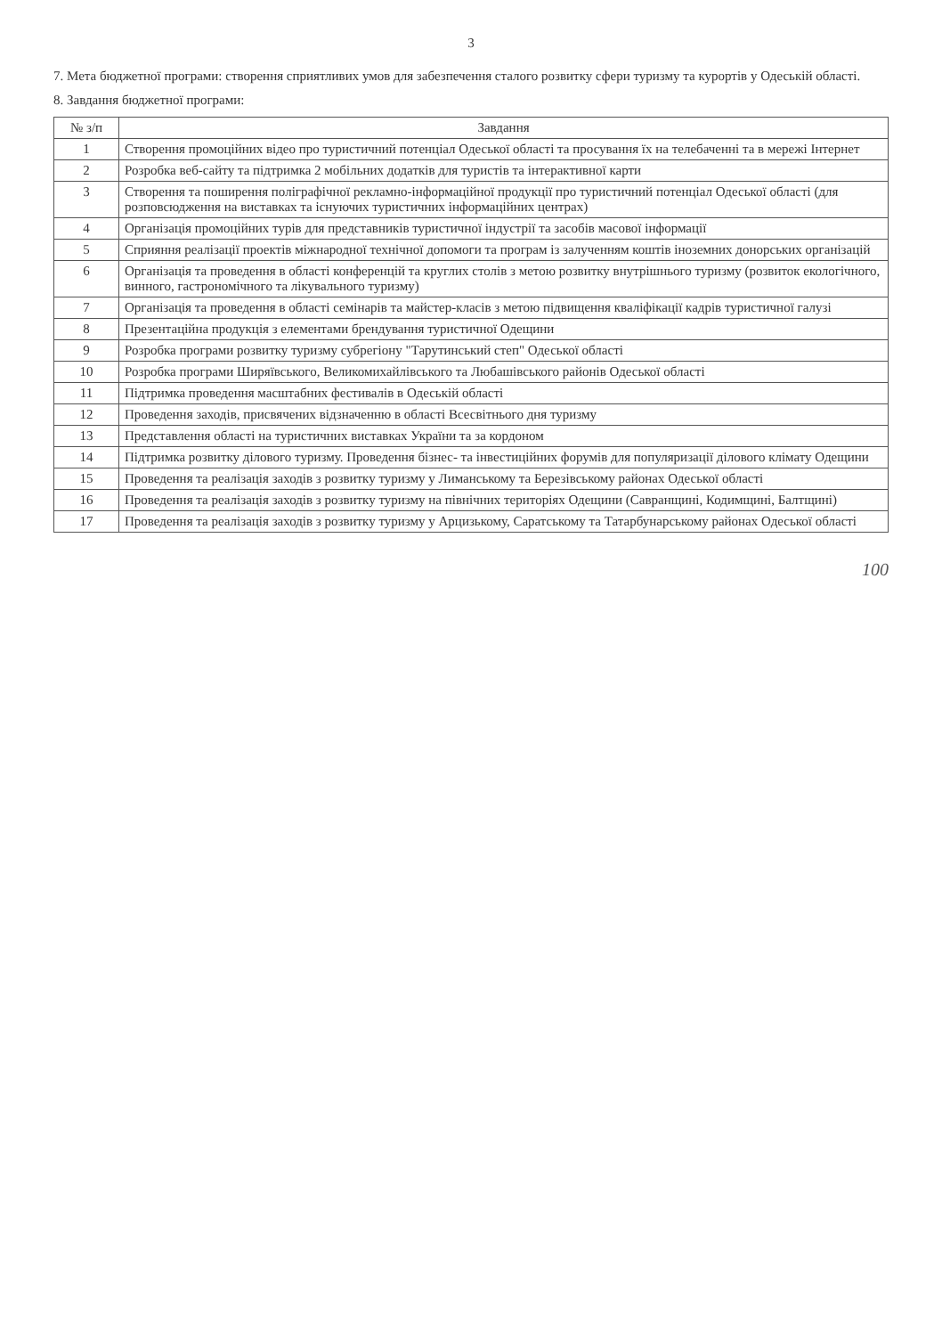3
7. Мета бюджетної програми: створення сприятливих умов для забезпечення сталого розвитку сфери туризму та курортів у Одеській області.
8. Завдання бюджетної програми:
| № з/п | Завдання |
| --- | --- |
| 1 | Створення промоційних відео про туристичний потенціал Одеської області та просування їх на телебаченні та в мережі Інтернет |
| 2 | Розробка веб-сайту та підтримка 2 мобільних додатків для туристів та інтерактивної карти |
| 3 | Створення та поширення поліграфічної рекламно-інформаційної продукції про туристичний потенціал Одеської області (для розповсюдження на виставках та існуючих туристичних інформаційних центрах) |
| 4 | Організація промоційних турів для представників туристичної індустрії та засобів масової інформації |
| 5 | Сприяння реалізації проектів міжнародної технічної допомоги та програм із залученням коштів іноземних донорських організацій |
| 6 | Організація та проведення в області конференцій та круглих столів з метою розвитку внутрішнього туризму (розвиток екологічного, винного, гастрономічного та лікувального туризму) |
| 7 | Організація та проведення в області семінарів та майстер-класів з метою підвищення кваліфікації кадрів туристичної галузі |
| 8 | Презентаційна продукція з елементами брендування туристичної Одещини |
| 9 | Розробка програми розвитку туризму субрегіону "Тарутинський степ" Одеської області |
| 10 | Розробка програми Ширяївського, Великомихайлівського та Любашівського районів Одеської області |
| 11 | Підтримка проведення масштабних фестивалів в Одеській області |
| 12 | Проведення заходів, присвячених відзначенню в області Всесвітнього дня туризму |
| 13 | Представлення області на туристичних виставках України та за кордоном |
| 14 | Підтримка розвитку ділового туризму. Проведення бізнес- та інвестиційних форумів для популяризації ділового клімату Одещини |
| 15 | Проведення та реалізація заходів з розвитку туризму у Лиманському та Березівському районах Одеської області |
| 16 | Проведення та реалізація заходів з розвитку туризму на північних територіях Одещини (Савранщині, Кодимщині, Балтщині) |
| 17 | Проведення та реалізація заходів з розвитку туризму у Арцизькому, Саратському та Татарбунарському районах Одеської області |
100